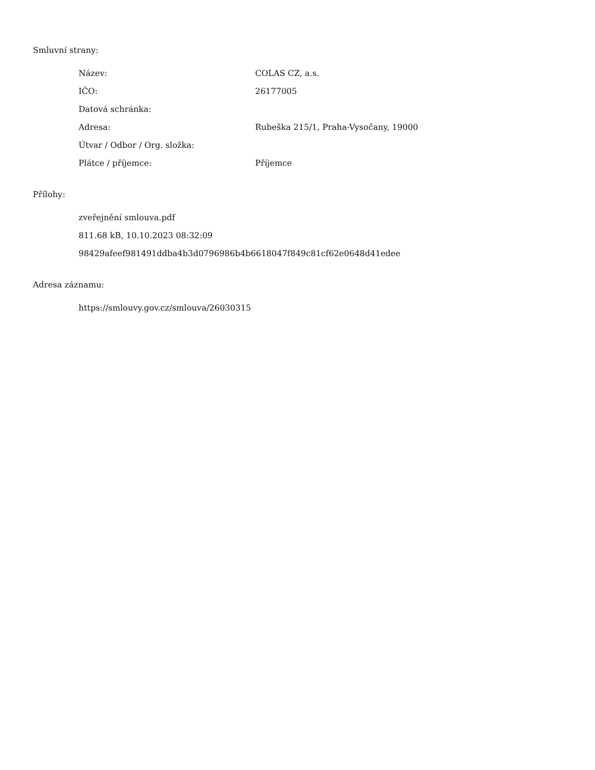Smluvní strany:
| Název: | COLAS CZ, a.s. |
| IČO: | 26177005 |
| Datová schránka: | |
| Adresa: | Rubeška 215/1, Praha-Vysočany, 19000 |
| Útvar / Odbor / Org. složka: | |
| Plátce / příjemce: | Příjemce |
Přílohy:
zveřejnění smlouva.pdf
811.68 kB, 10.10.2023 08:32:09
98429afeef981491ddba4b3d0796986b4b6618047f849c81cf62e0648d41edee
Adresa záznamu:
https://smlouvy.gov.cz/smlouva/26030315